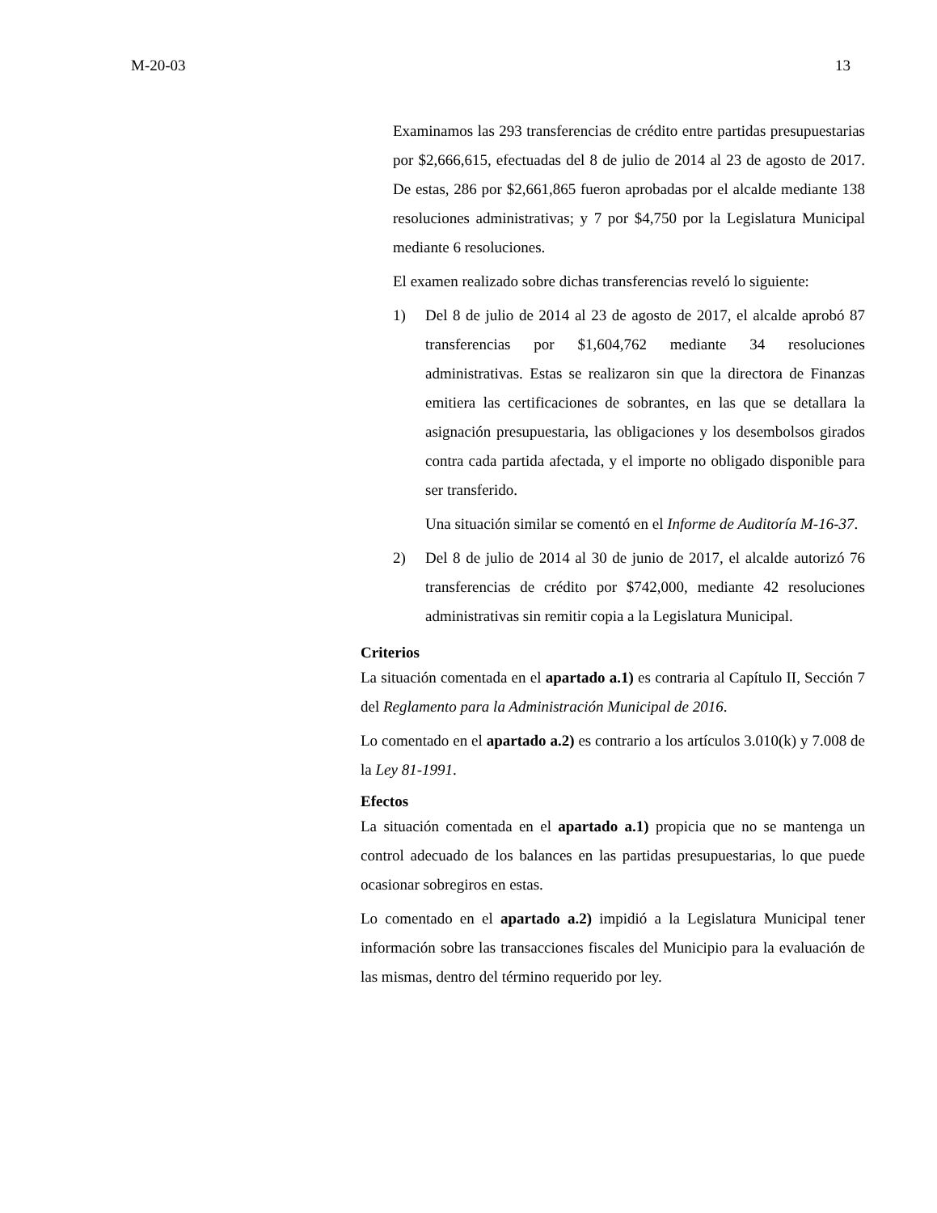M-20-03 13
Examinamos las 293 transferencias de crédito entre partidas presupuestarias por $2,666,615, efectuadas del 8 de julio de 2014 al 23 de agosto de 2017. De estas, 286 por $2,661,865 fueron aprobadas por el alcalde mediante 138 resoluciones administrativas; y 7 por $4,750 por la Legislatura Municipal mediante 6 resoluciones.
El examen realizado sobre dichas transferencias reveló lo siguiente:
1) Del 8 de julio de 2014 al 23 de agosto de 2017, el alcalde aprobó 87 transferencias por $1,604,762 mediante 34 resoluciones administrativas. Estas se realizaron sin que la directora de Finanzas emitiera las certificaciones de sobrantes, en las que se detallara la asignación presupuestaria, las obligaciones y los desembolsos girados contra cada partida afectada, y el importe no obligado disponible para ser transferido.
Una situación similar se comentó en el Informe de Auditoría M-16-37.
2) Del 8 de julio de 2014 al 30 de junio de 2017, el alcalde autorizó 76 transferencias de crédito por $742,000, mediante 42 resoluciones administrativas sin remitir copia a la Legislatura Municipal.
Criterios
La situación comentada en el apartado a.1) es contraria al Capítulo II, Sección 7 del Reglamento para la Administración Municipal de 2016.
Lo comentado en el apartado a.2) es contrario a los artículos 3.010(k) y 7.008 de la Ley 81-1991.
Efectos
La situación comentada en el apartado a.1) propicia que no se mantenga un control adecuado de los balances en las partidas presupuestarias, lo que puede ocasionar sobregiros en estas.
Lo comentado en el apartado a.2) impidió a la Legislatura Municipal tener información sobre las transacciones fiscales del Municipio para la evaluación de las mismas, dentro del término requerido por ley.